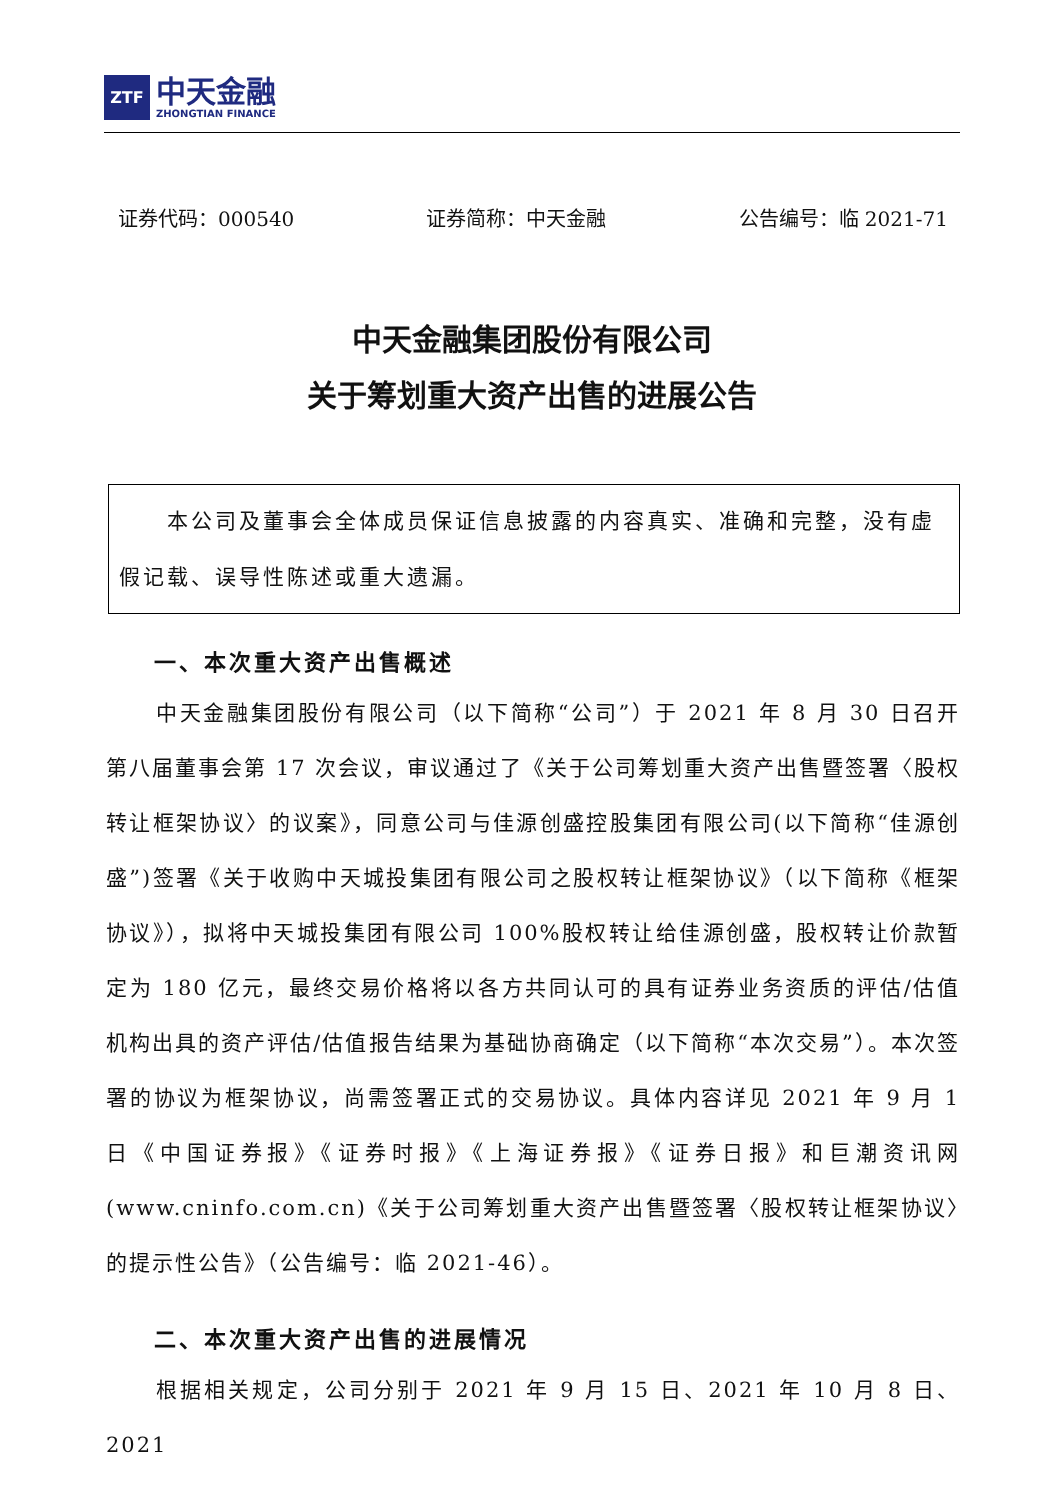ZTF
中天金融
ZHONGTIAN FINANCE
证券代码：000540 证券简称：中天金融 公告编号：临 2021-71
中天金融集团股份有限公司
关于筹划重大资产出售的进展公告
　　本公司及董事会全体成员保证信息披露的内容真实、准确和完整，没有虚假记载、误导性陈述或重大遗漏。
一、本次重大资产出售概述
中天金融集团股份有限公司（以下简称“公司”）于 2021 年 8 月 30 日召开第八届董事会第 17 次会议，审议通过了《关于公司筹划重大资产出售暨签署〈股权转让框架协议〉的议案》，同意公司与佳源创盛控股集团有限公司(以下简称“佳源创盛”)签署《关于收购中天城投集团有限公司之股权转让框架协议》（以下简称《框架协议》），拟将中天城投集团有限公司 100%股权转让给佳源创盛，股权转让价款暂定为 180 亿元，最终交易价格将以各方共同认可的具有证券业务资质的评估/估值机构出具的资产评估/估值报告结果为基础协商确定（以下简称“本次交易”）。本次签署的协议为框架协议，尚需签署正式的交易协议。具体内容详见 2021 年 9 月 1 日《中国证券报》《证券时报》《上海证券报》《证券日报》和巨潮资讯网(www.cninfo.com.cn)《关于公司筹划重大资产出售暨签署〈股权转让框架协议〉的提示性公告》（公告编号：临 2021-46）。
二、本次重大资产出售的进展情况
根据相关规定，公司分别于 2021 年 9 月 15 日、2021 年 10 月 8 日、2021